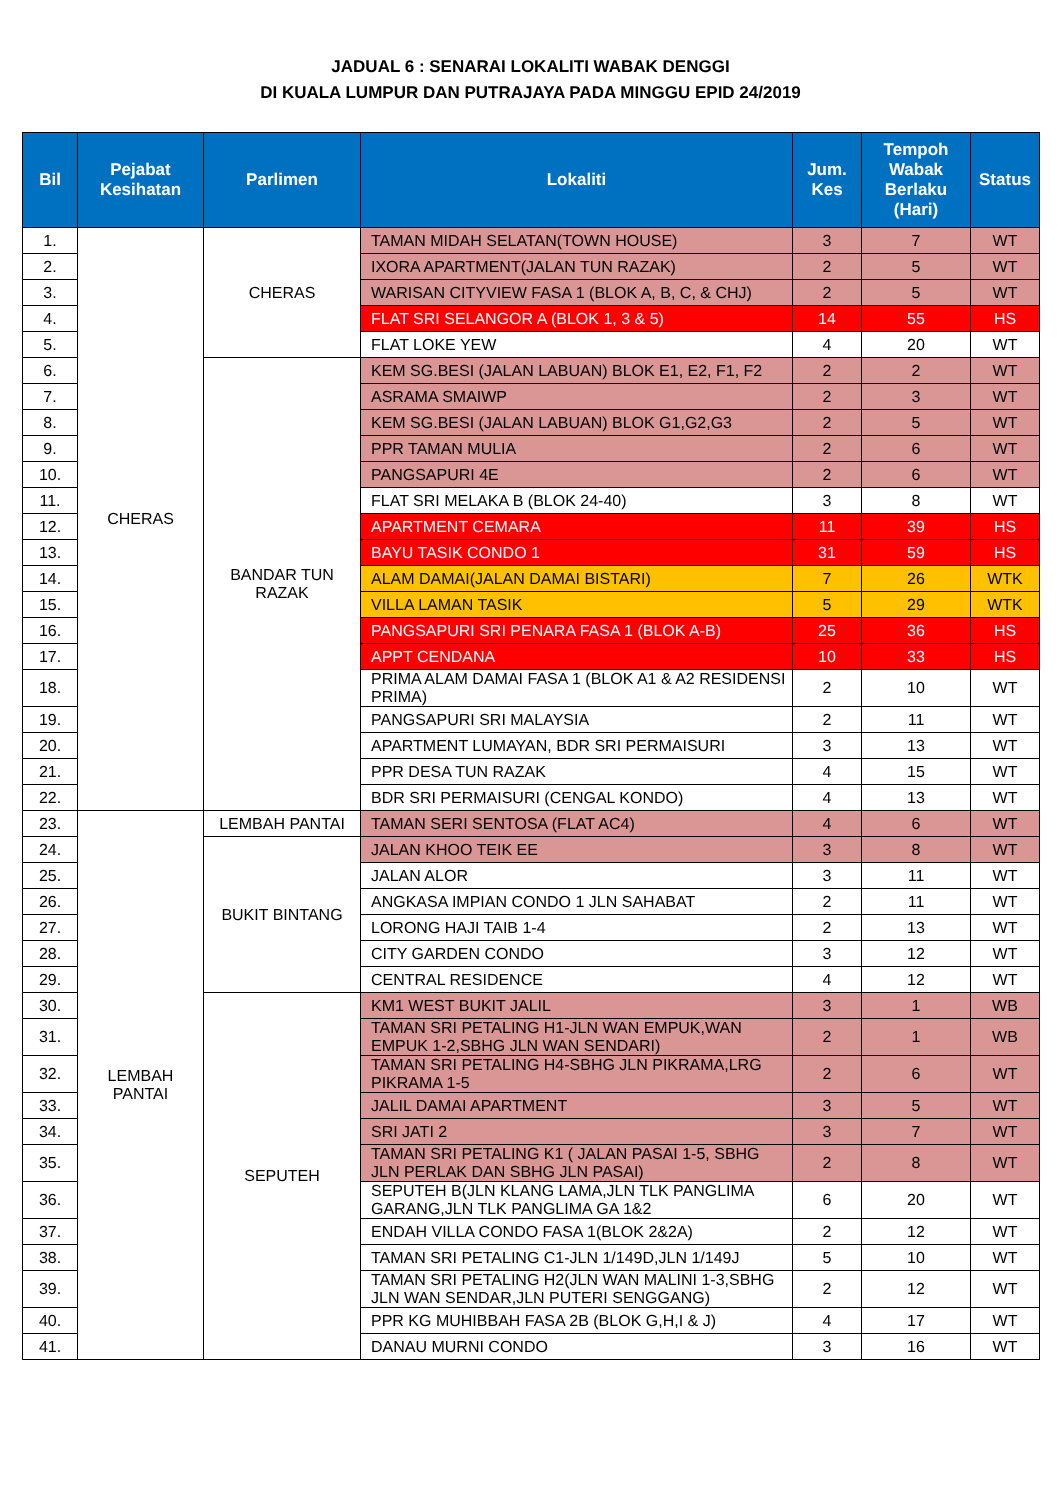JADUAL 6 : SENARAI LOKALITI WABAK DENGGI
DI KUALA LUMPUR DAN PUTRAJAYA PADA MINGGU EPID 24/2019
| Bil | Pejabat Kesihatan | Parlimen | Lokaliti | Jum. Kes | Tempoh Wabak Berlaku (Hari) | Status |
| --- | --- | --- | --- | --- | --- | --- |
| 1. | CHERAS | CHERAS | TAMAN MIDAH SELATAN(TOWN HOUSE) | 3 | 7 | WT |
| 2. | | | IXORA APARTMENT(JALAN TUN RAZAK) | 2 | 5 | WT |
| 3. | | | WARISAN CITYVIEW FASA 1 (BLOK A, B, C, & CHJ) | 2 | 5 | WT |
| 4. | | | FLAT SRI SELANGOR A (BLOK 1, 3 & 5) | 14 | 55 | HS |
| 5. | | | FLAT LOKE YEW | 4 | 20 | WT |
| 6. | | BANDAR TUN RAZAK | KEM SG.BESI (JALAN LABUAN) BLOK E1, E2, F1, F2 | 2 | 2 | WT |
| 7. | | | ASRAMA SMAIWP | 2 | 3 | WT |
| 8. | | | KEM SG.BESI (JALAN LABUAN) BLOK G1,G2,G3 | 2 | 5 | WT |
| 9. | | | PPR TAMAN MULIA | 2 | 6 | WT |
| 10. | | | PANGSAPURI 4E | 2 | 6 | WT |
| 11. | | | FLAT SRI MELAKA B (BLOK 24-40) | 3 | 8 | WT |
| 12. | | | APARTMENT CEMARA | 11 | 39 | HS |
| 13. | | | BAYU TASIK CONDO 1 | 31 | 59 | HS |
| 14. | | | ALAM DAMAI(JALAN DAMAI BISTARI) | 7 | 26 | WTK |
| 15. | | | VILLA LAMAN TASIK | 5 | 29 | WTK |
| 16. | | | PANGSAPURI SRI PENARA FASA 1 (BLOK A-B) | 25 | 36 | HS |
| 17. | | | APPT CENDANA | 10 | 33 | HS |
| 18. | | | PRIMA ALAM DAMAI FASA 1 (BLOK A1 & A2 RESIDENSI PRIMA) | 2 | 10 | WT |
| 19. | | | PANGSAPURI SRI MALAYSIA | 2 | 11 | WT |
| 20. | | | APARTMENT LUMAYAN, BDR SRI PERMAISURI | 3 | 13 | WT |
| 21. | | | PPR DESA TUN RAZAK | 4 | 15 | WT |
| 22. | | | BDR SRI PERMAISURI (CENGAL KONDO) | 4 | 13 | WT |
| 23. | LEMBAH PANTAI | LEMBAH PANTAI | TAMAN SERI SENTOSA (FLAT AC4) | 4 | 6 | WT |
| 24. | | BUKIT BINTANG | JALAN KHOO TEIK EE | 3 | 8 | WT |
| 25. | | | JALAN ALOR | 3 | 11 | WT |
| 26. | | | ANGKASA IMPIAN CONDO 1 JLN SAHABAT | 2 | 11 | WT |
| 27. | | | LORONG HAJI TAIB 1-4 | 2 | 13 | WT |
| 28. | | | CITY GARDEN CONDO | 3 | 12 | WT |
| 29. | | | CENTRAL RESIDENCE | 4 | 12 | WT |
| 30. | | SEPUTEH | KM1 WEST BUKIT JALIL | 3 | 1 | WB |
| 31. | | | TAMAN SRI PETALING H1-JLN WAN EMPUK,WAN EMPUK 1-2,SBHG JLN WAN SENDARI) | 2 | 1 | WB |
| 32. | | | TAMAN SRI PETALING H4-SBHG JLN PIKRAMA,LRG PIKRAMA 1-5 | 2 | 6 | WT |
| 33. | | | JALIL DAMAI APARTMENT | 3 | 5 | WT |
| 34. | | | SRI JATI 2 | 3 | 7 | WT |
| 35. | | | TAMAN SRI PETALING K1 ( JALAN PASAI 1-5, SBHG JLN PERLAK DAN SBHG JLN PASAI) | 2 | 8 | WT |
| 36. | | | SEPUTEH B(JLN KLANG LAMA,JLN TLK PANGLIMA GARANG,JLN TLK PANGLIMA GA 1&2 | 6 | 20 | WT |
| 37. | | | ENDAH VILLA CONDO FASA 1(BLOK 2&2A) | 2 | 12 | WT |
| 38. | | | TAMAN SRI PETALING C1-JLN 1/149D,JLN 1/149J | 5 | 10 | WT |
| 39. | | | TAMAN SRI PETALING H2(JLN WAN MALINI 1-3,SBHG JLN WAN SENDAR,JLN PUTERI SENGGANG) | 2 | 12 | WT |
| 40. | | | PPR KG MUHIBBAH FASA 2B (BLOK G,H,I & J) | 4 | 17 | WT |
| 41. | | | DANAU MURNI CONDO | 3 | 16 | WT |